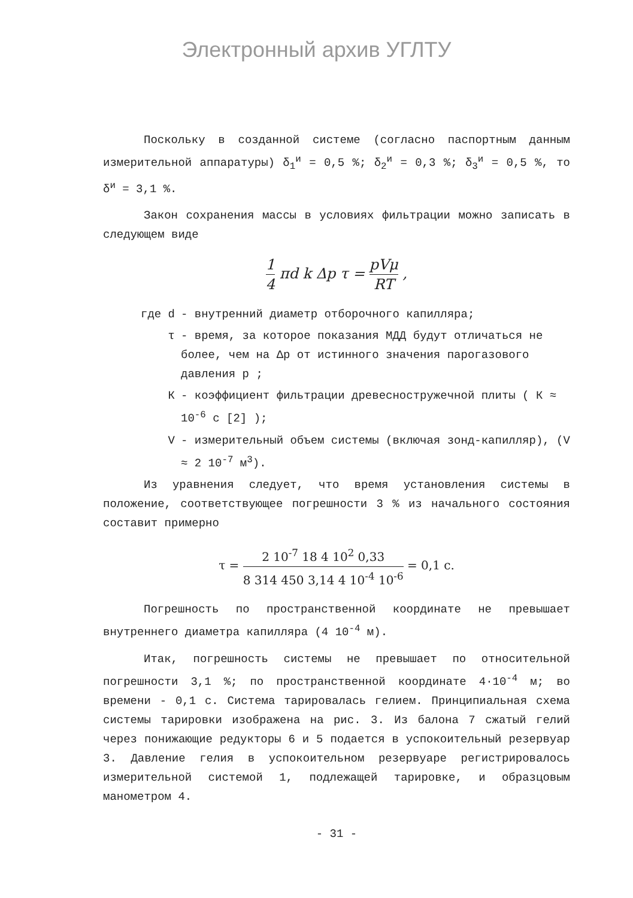Электронный архив УГЛТУ
Поскольку в созданной системе (согласно паспортным данным измерительной аппаратуры) δ<sub>1</sub><sup>и</sup> = 0,5 %; δ<sub>2</sub><sup>и</sup> = 0,3 %; δ<sub>3</sub><sup>и</sup> = 0,5 %, то δ<sup>и</sup> = 3,1 %.
Закон сохранения массы в условиях фильтрации можно записать в следующем виде
1 4 πd k Δp τ = pVμ RT ,
где d - внутренний диаметр отборочного капилляра;
τ - время, за которое показания МДД будут отличаться не более, чем на Δp от истинного значения парогазового давления p ;
К - коэффициент фильтрации древесностружечной плиты ( К ≈ 10<sup>-6</sup> с [2] );
V - измерительный объем системы (включая зонд-капилляр), (V ≈ 2 10<sup>-7</sup> м<sup>3</sup>).
Из уравнения следует, что время установления системы в положение, соответствующее погрешности 3 % из начального состояния составит примерно
τ = 2 10<sup>-7</sup> 18 4 10<sup>2</sup> 0,33 8 314 450 3,14 4 10<sup>-4</sup> 10<sup>-6</sup> = 0,1 с.
Погрешность по пространственной координате не превышает внутреннего диаметра капилляра (4 10<sup>-4</sup> м).
Итак, погрешность системы не превышает по относительной погрешности 3,1 %; по пространственной координате 4·10<sup>-4</sup> м; во времени - 0,1 с. Система тарировалась гелием. Принципиальная схема системы тарировки изображена на рис. 3. Из балона 7 сжатый гелий через понижающие редукторы 6 и 5 подается в успокоительный резервуар 3. Давление гелия в успокоительном резервуаре регистрировалось измерительной системой 1, подлежащей тарировке, и образцовым манометром 4.
- 31 -